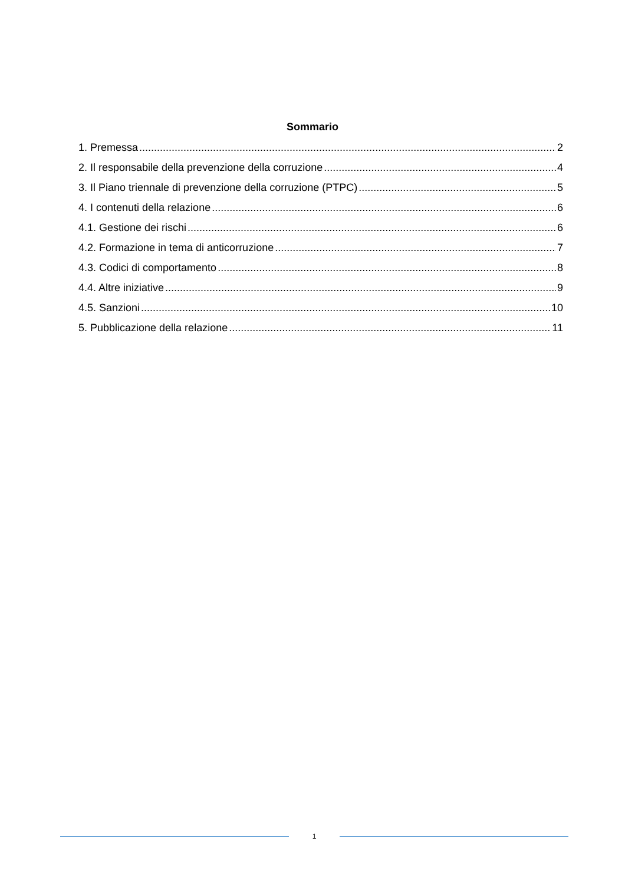Sommario
1. Premessa 2
2. Il responsabile della prevenzione della corruzione 4
3. Il Piano triennale di prevenzione della corruzione (PTPC) 5
4. I contenuti della relazione 6
4.1. Gestione dei rischi 6
4.2. Formazione in tema di anticorruzione 7
4.3. Codici di comportamento 8
4.4. Altre iniziative 9
4.5. Sanzioni 10
5. Pubblicazione della relazione 11
1